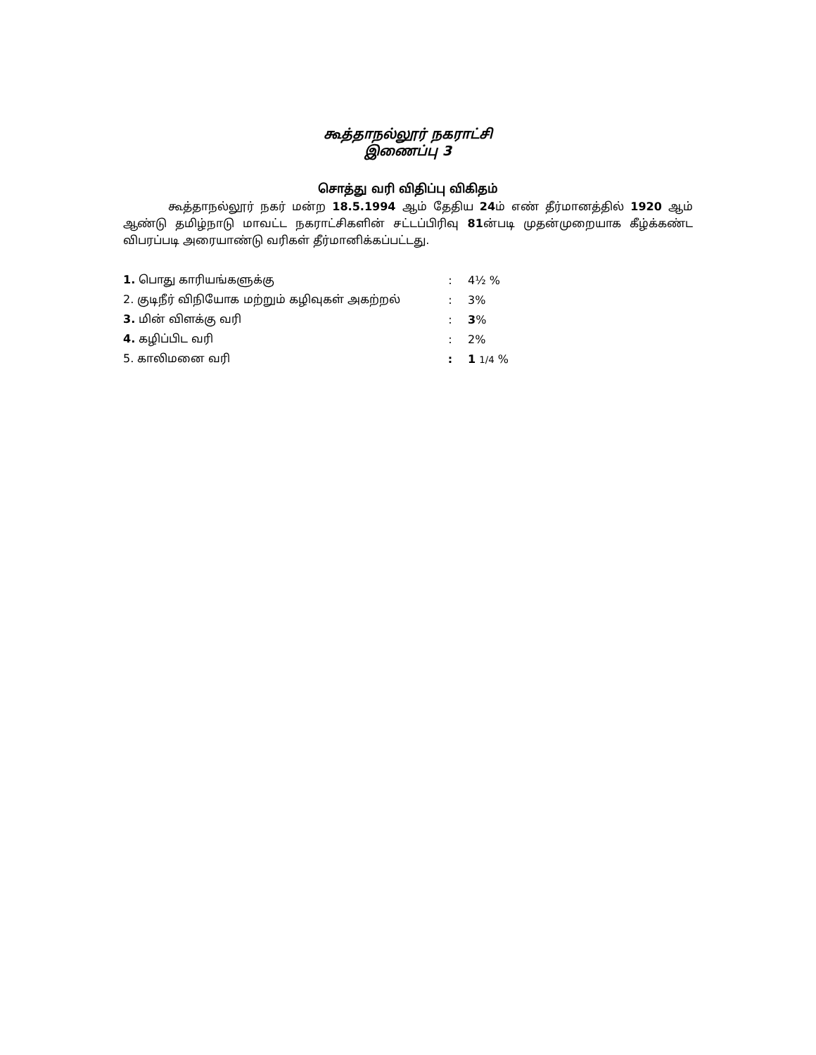கூத்தாநல்லூர் நகராட்சி
இணைப்பு 3
சொத்து வரி விதிப்பு விகிதம்
கூத்தாநல்லூர் நகர் மன்ற 18.5.1994 ஆம் தேதிய 24ம் எண் தீர்மானத்தில் 1920 ஆம் ஆண்டு தமிழ்நாடு மாவட்ட நகராட்சிகளின் சட்டப்பிரிவு 81ன்படி முதன்முறையாக கீழ்க்கண்ட விபரப்படி அரையாண்டு வரிகள் தீர்மானிக்கப்பட்டது.
| 1. பொது காரியங்களுக்கு | : | 4½ % |
| 2. குடிநீர் விநியோக மற்றும் கழிவுகள் அகற்றல் | : | 3% |
| 3. மின் விளக்கு வரி | : | 3 % |
| 4. கழிப்பிட வரி | : | 2% |
| 5. காலிமனை வரி | : | 1 1/4 % |